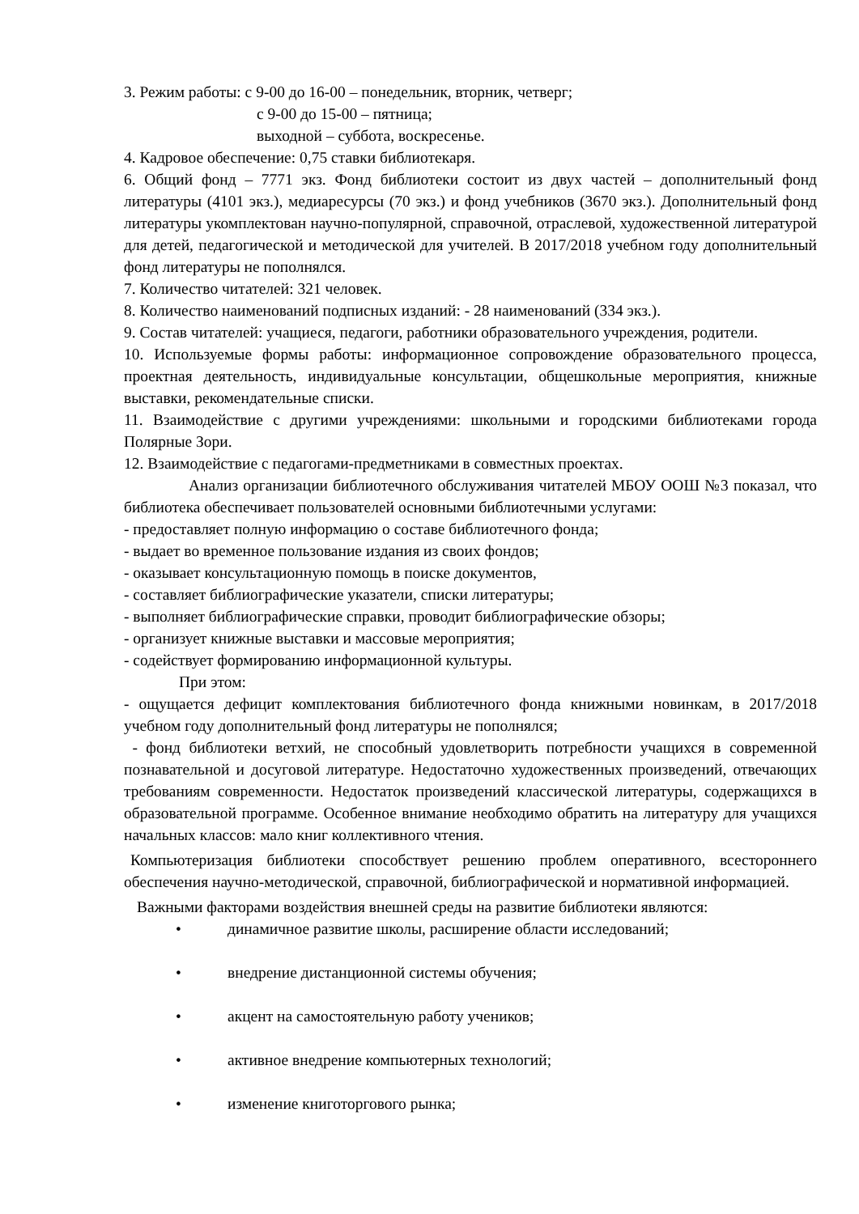3. Режим работы: с 9-00 до 16-00 – понедельник, вторник, четверг;
с 9-00 до 15-00 – пятница;
выходной – суббота, воскресенье.
4. Кадровое обеспечение: 0,75 ставки библиотекаря.
6. Общий фонд – 7771 экз. Фонд библиотеки состоит из двух частей – дополнительный фонд литературы (4101 экз.), медиаресурсы (70 экз.) и фонд учебников (3670 экз.). Дополнительный фонд литературы укомплектован научно-популярной, справочной, отраслевой, художественной литературой для детей, педагогической и методической для учителей. В 2017/2018 учебном году дополнительный фонд литературы не пополнялся.
7. Количество читателей: 321 человек.
8. Количество наименований подписных изданий: - 28 наименований (334 экз.).
9. Состав читателей: учащиеся, педагоги, работники образовательного учреждения, родители.
10. Используемые формы работы: информационное сопровождение образовательного процесса, проектная деятельность, индивидуальные консультации, общешкольные мероприятия, книжные выставки, рекомендательные списки.
11. Взаимодействие с другими учреждениями: школьными и городскими библиотеками города Полярные Зори.
12. Взаимодействие с педагогами-предметниками в совместных проектах.
Анализ организации библиотечного обслуживания читателей МБОУ ООШ №3 показал, что библиотека обеспечивает пользователей основными библиотечными услугами:
- предоставляет полную информацию о составе библиотечного фонда;
- выдает во временное пользование издания из своих фондов;
- оказывает консультационную помощь в поиске документов,
- составляет библиографические указатели, списки литературы;
- выполняет библиографические справки, проводит библиографические обзоры;
- организует книжные выставки и массовые мероприятия;
- содействует формированию информационной культуры.
При этом:
- ощущается дефицит комплектования библиотечного фонда книжными новинкам, в 2017/2018 учебном году дополнительный фонд литературы не пополнялся;
- фонд библиотеки ветхий, не способный удовлетворить потребности учащихся в современной познавательной и досуговой литературе. Недостаточно художественных произведений, отвечающих требованиям современности. Недостаток произведений классической литературы, содержащихся в образовательной программе. Особенное внимание необходимо обратить на литературу для учащихся начальных классов: мало книг коллективного чтения.
Компьютеризация библиотеки способствует решению проблем оперативного, всестороннего обеспечения научно-методической, справочной, библиографической и нормативной информацией.
Важными факторами воздействия внешней среды на развитие библиотеки являются:
• динамичное развитие школы, расширение области исследований;
• внедрение дистанционной системы обучения;
• акцент на самостоятельную работу учеников;
• активное внедрение компьютерных технологий;
• изменение книготоргового рынка;